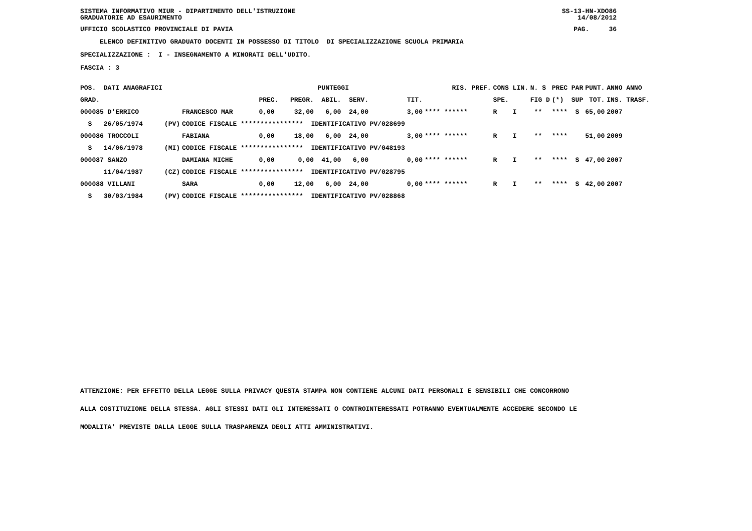SISTEMA INFORMATIVO MIUR - DIPARTIMENTO DELL'ISTRUZIONE GRADUATORIE AD ESAURIMENTO
SS-13-HN-XDO86 14/08/2012
UFFICIO SCOLASTICO PROVINCIALE DI PAVIA
PAG. 36
ELENCO DEFINITIVO GRADUATO DOCENTI IN POSSESSO DI TITOLO DI SPECIALIZZAZIONE SCUOLA PRIMARIA
SPECIALIZZAZIONE : I - INSEGNAMENTO A MINORATI DELL'UDITO.
FASCIA : 3
| POS. DATI ANAGRAFICI | | | | PUNTEGGI | | RIS. PREF. | CONS LIN. | N. S | PREC PAR | PUNT. | ANNO ANNO |
| GRAD. | | | PREC. | PREGR. ABIL. SERV. | TIT. | | SPE. | FIG D | (*) SUP | TOT. | INS. TRASF. |
| 000085 D'ERRICO | | FRANCESCO MAR | 0,00 | 32,00 6,00 24,00 | 3,00 | **** ****** | R I | ** | **** S | 65,00 | 2007 |
| S 26/05/1974 | (PV) | CODICE FISCALE **************** IDENTIFICATIVO PV/028699 | | | | | | | | | |
| 000086 TROCCOLI | | FABIANA | 0,00 | 18,00 6,00 24,00 | 3,00 | **** ****** | R I | ** | **** | 51,00 | 2009 |
| S 14/06/1978 | (MI) | CODICE FISCALE **************** IDENTIFICATIVO PV/048193 | | | | | | | | | |
| 000087 SANZO | | DAMIANA MICHE | 0,00 | 0,00 41,00 6,00 | 0,00 | **** ****** | R I | ** | **** S | 47,00 | 2007 |
| 11/04/1987 | (CZ) | CODICE FISCALE **************** IDENTIFICATIVO PV/028795 | | | | | | | | | |
| 000088 VILLANI | | SARA | 0,00 | 12,00 6,00 24,00 | 0,00 | **** ****** | R I | ** | **** S | 42,00 | 2007 |
| S 30/03/1984 | (PV) | CODICE FISCALE **************** IDENTIFICATIVO PV/028868 | | | | | | | | | |
ATTENZIONE: PER EFFETTO DELLA LEGGE SULLA PRIVACY QUESTA STAMPA NON CONTIENE ALCUNI DATI PERSONALI E SENSIBILI CHE CONCORRONO
ALLA COSTITUZIONE DELLA STESSA. AGLI STESSI DATI GLI INTERESSATI O CONTROINTERESSATI POTRANNO EVENTUALMENTE ACCEDERE SECONDO LE
MODALITA' PREVISTE DALLA LEGGE SULLA TRASPARENZA DEGLI ATTI AMMINISTRATIVI.